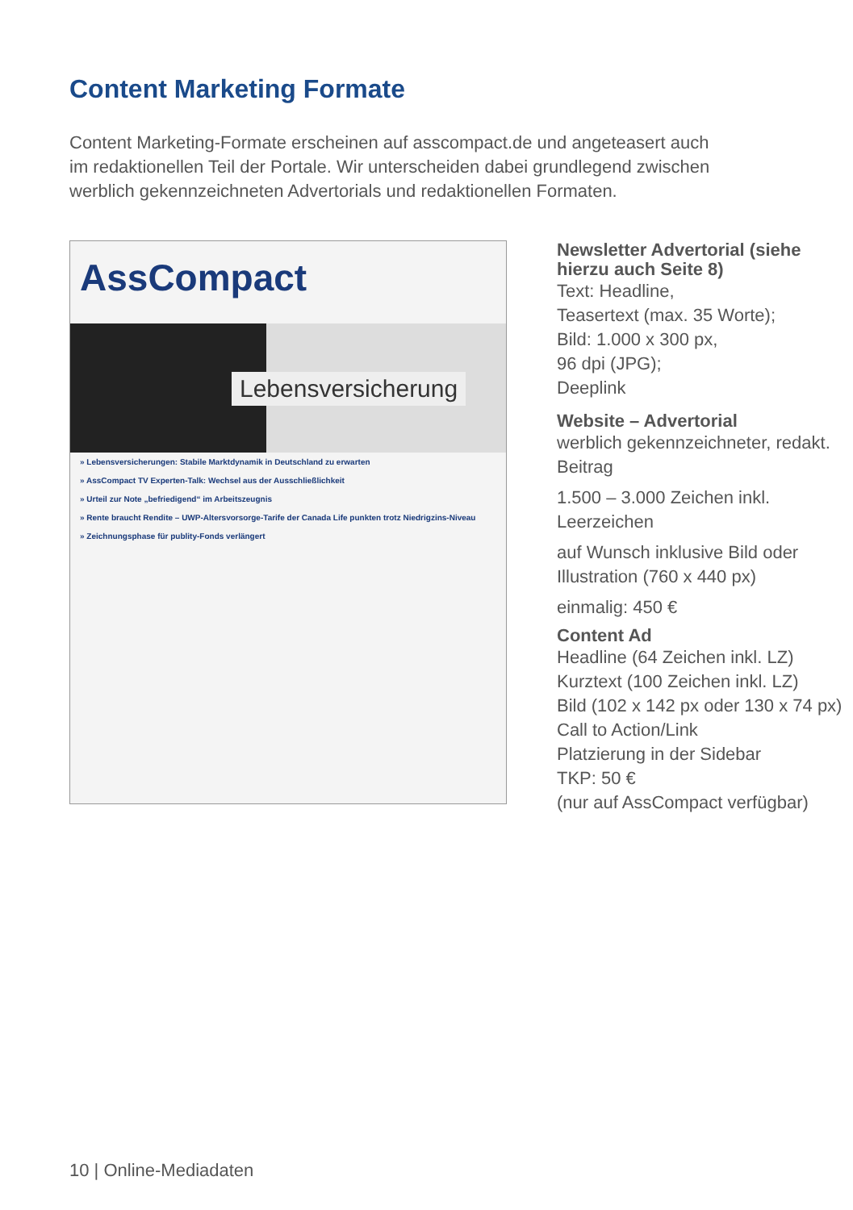Content Marketing Formate
Content Marketing-Formate erscheinen auf asscompact.de und angeteasert auch im redaktionellen Teil der Portale. Wir unterscheiden dabei grundlegend zwischen werblich gekennzeichneten Advertorials und redaktionellen Formaten.
AssCompact
Lebensversicherung
» Lebensversicherungen: Stabile Marktdynamik in Deutschland zu erwarten
» AssCompact TV Experten-Talk: Wechsel aus der Ausschließlichkeit
» Urteil zur Note „befriedigend“ im Arbeitszeugnis
» Rente braucht Rendite – UWP-Altersvorsorge-Tarife der Canada Life punkten trotz Niedrigzins-Niveau
» Zeichnungsphase für publity-Fonds verlängert
Newsletter Advertorial (siehe hierzu auch Seite 8)
Text: Headline,
Teasertext (max. 35 Worte);
Bild: 1.000 x 300 px,
96 dpi (JPG);
Deeplink
Website – Advertorial
werblich gekennzeichneter, redakt. Beitrag
1.500 – 3.000 Zeichen inkl. Leerzeichen
auf Wunsch inklusive Bild oder Illustration (760 x 440 px)
einmalig: 450 €
Content Ad
Headline (64 Zeichen inkl. LZ)
Kurztext (100 Zeichen inkl. LZ)
Bild (102 x 142 px oder 130 x 74 px)
Call to Action/Link
Platzierung in der Sidebar
TKP: 50 €
(nur auf AssCompact verfügbar)
10 | Online-Mediadaten